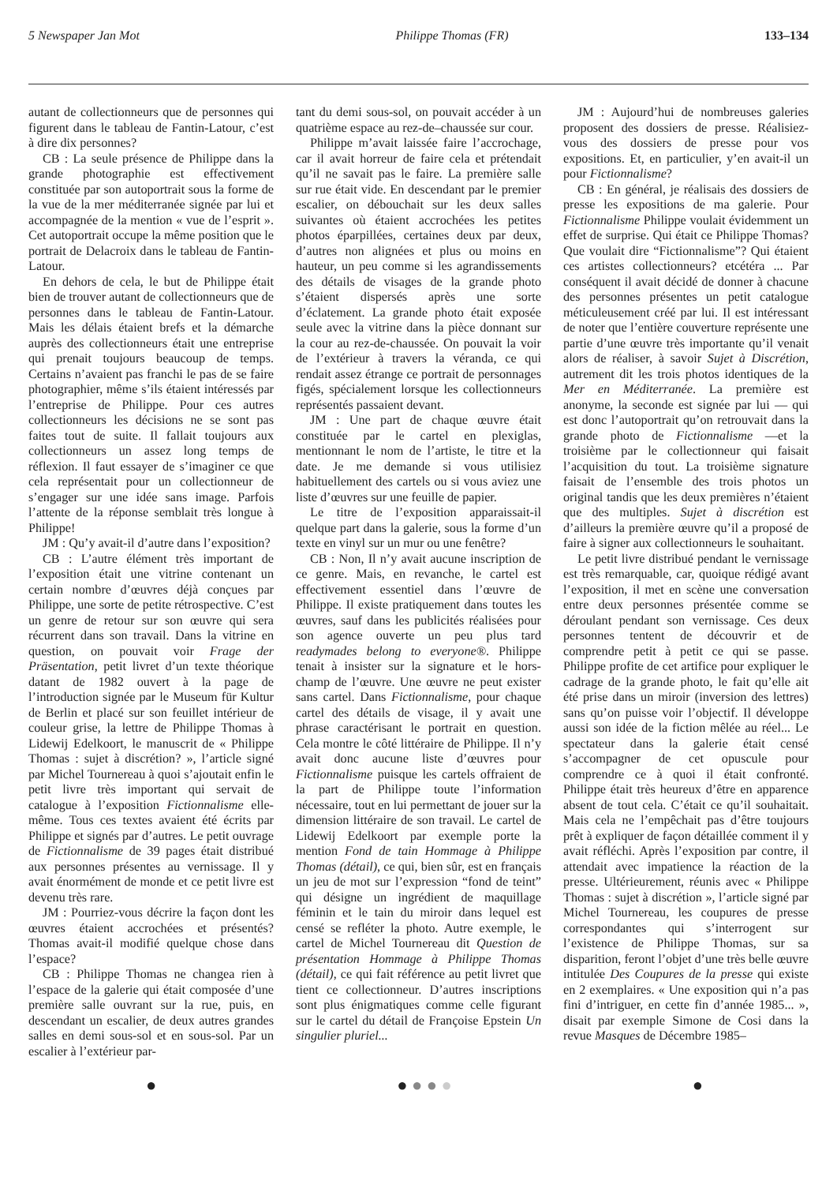5 Newspaper Jan Mot Philippe Thomas (FR) 133–134
autant de collectionneurs que de personnes qui figurent dans le tableau de Fantin-Latour, c’est à dire dix personnes?
CB : La seule présence de Philippe dans la grande photographie est effectivement constituée par son autoportrait sous la forme de la vue de la mer méditerranée signée par lui et accompagnée de la mention « vue de l’esprit ». Cet autoportrait occupe la même position que le portrait de Delacroix dans le tableau de Fantin-Latour.
En dehors de cela, le but de Philippe était bien de trouver autant de collectionneurs que de personnes dans le tableau de Fantin-Latour. Mais les délais étaient brefs et la démarche auprès des collectionneurs était une entreprise qui prenait toujours beaucoup de temps. Certains n’avaient pas franchi le pas de se faire photographier, même s’ils étaient intéressés par l’entreprise de Philippe. Pour ces autres collectionneurs les décisions ne se sont pas faites tout de suite. Il fallait toujours aux collectionneurs un assez long temps de réflexion. Il faut essayer de s’imaginer ce que cela représentait pour un collectionneur de s’engager sur une idée sans image. Parfois l’attente de la réponse semblait très longue à Philippe!
JM : Qu’y avait-il d’autre dans l’exposition?
CB : L’autre élément très important de l’exposition était une vitrine contenant un certain nombre d’œuvres déjà conçues par Philippe, une sorte de petite rétrospective. C’est un genre de retour sur son œuvre qui sera récurrent dans son travail. Dans la vitrine en question, on pouvait voir Frage der Präsentation, petit livret d’un texte théorique datant de 1982 ouvert à la page de l’introduction signée par le Museum für Kultur de Berlin et placé sur son feuillet intérieur de couleur grise, la lettre de Philippe Thomas à Lidewij Edelkoort, le manuscrit de « Philippe Thomas : sujet à discrétion? », l’article signé par Michel Tournereau à quoi s’ajoutait enfin le petit livre très important qui servait de catalogue à l’exposition Fictionnalisme elle-même. Tous ces textes avaient été écrits par Philippe et signés par d’autres. Le petit ouvrage de Fictionnalisme de 39 pages était distribué aux personnes présentes au vernissage. Il y avait énormément de monde et ce petit livre est devenu très rare.
JM : Pourriez-vous décrire la façon dont les œuvres étaient accrochées et présentés? Thomas avait-il modifié quelque chose dans l’espace?
CB : Philippe Thomas ne changea rien à l’espace de la galerie qui était composée d’une première salle ouvrant sur la rue, puis, en descendant un escalier, de deux autres grandes salles en demi sous-sol et en sous-sol. Par un escalier à l’extérieur par-
tant du demi sous-sol, on pouvait accéder à un quatrième espace au rez-de–chaussée sur cour.
Philippe m’avait laissée faire l’accrochage, car il avait horreur de faire cela et prétendait qu’il ne savait pas le faire. La première salle sur rue était vide. En descendant par le premier escalier, on débouchait sur les deux salles suivantes où étaient accrochées les petites photos éparpillées, certaines deux par deux, d’autres non alignées et plus ou moins en hauteur, un peu comme si les agrandissements des détails de visages de la grande photo s’étaient dispersés après une sorte d’éclatement. La grande photo était exposée seule avec la vitrine dans la pièce donnant sur la cour au rez-de-chaussée. On pouvait la voir de l’extérieur à travers la véranda, ce qui rendait assez étrange ce portrait de personnages figés, spécialement lorsque les collectionneurs représentés passaient devant.
JM : Une part de chaque œuvre était constituée par le cartel en plexiglas, mentionnant le nom de l’artiste, le titre et la date. Je me demande si vous utilisiez habituellement des cartels ou si vous aviez une liste d’œuvres sur une feuille de papier.
Le titre de l’exposition apparaissait-il quelque part dans la galerie, sous la forme d’un texte en vinyl sur un mur ou une fenêtre?
CB : Non, Il n’y avait aucune inscription de ce genre. Mais, en revanche, le cartel est effectivement essentiel dans l’œuvre de Philippe. Il existe pratiquement dans toutes les œuvres, sauf dans les publicités réalisées pour son agence ouverte un peu plus tard readymades belong to everyone®. Philippe tenait à insister sur la signature et le hors-champ de l’œuvre. Une œuvre ne peut exister sans cartel. Dans Fictionnalisme, pour chaque cartel des détails de visage, il y avait une phrase caractérisant le portrait en question. Cela montre le côté littéraire de Philippe. Il n’y avait donc aucune liste d’œuvres pour Fictionnalisme puisque les cartels offraient de la part de Philippe toute l’information nécessaire, tout en lui permettant de jouer sur la dimension littéraire de son travail. Le cartel de Lidewij Edelkoort par exemple porte la mention Fond de tain Hommage à Philippe Thomas (détail), ce qui, bien sûr, est en français un jeu de mot sur l’expression “fond de teint” qui désigne un ingrédient de maquillage féminin et le tain du miroir dans lequel est censé se refléter la photo. Autre exemple, le cartel de Michel Tournereau dit Question de présentation Hommage à Philippe Thomas (détail), ce qui fait référence au petit livret que tient ce collectionneur. D’autres inscriptions sont plus énigmatiques comme celle figurant sur le cartel du détail de Françoise Epstein Un singulier pluriel...
JM : Aujourd’hui de nombreuses galeries proposent des dossiers de presse. Réalisiez-vous des dossiers de presse pour vos expositions. Et, en particulier, y’en avait-il un pour Fictionnalisme?
CB : En général, je réalisais des dossiers de presse les expositions de ma galerie. Pour Fictionnalisme Philippe voulait évidemment un effet de surprise. Qui était ce Philippe Thomas? Que voulait dire “Fictionnalisme”? Qui étaient ces artistes collectionneurs? etcétéra ... Par conséquent il avait décidé de donner à chacune des personnes présentes un petit catalogue méticuleusement créé par lui. Il est intéressant de noter que l’entière couverture représente une partie d’une œuvre très importante qu’il venait alors de réaliser, à savoir Sujet à Discrétion, autrement dit les trois photos identiques de la Mer en Méditerranée. La première est anonyme, la seconde est signée par lui — qui est donc l’autoportrait qu’on retrouvait dans la grande photo de Fictionnalisme —et la troisième par le collectionneur qui faisait l’acquisition du tout. La troisième signature faisait de l’ensemble des trois photos un original tandis que les deux premières n’étaient que des multiples. Sujet à discrétion est d’ailleurs la première œuvre qu’il a proposé de faire à signer aux collectionneurs le souhaitant.
Le petit livre distribué pendant le vernissage est très remarquable, car, quoique rédigé avant l’exposition, il met en scène une conversation entre deux personnes présentée comme se déroulant pendant son vernissage. Ces deux personnes tentent de découvrir et de comprendre petit à petit ce qui se passe. Philippe profite de cet artifice pour expliquer le cadrage de la grande photo, le fait qu’elle ait été prise dans un miroir (inversion des lettres) sans qu’on puisse voir l’objectif. Il développe aussi son idée de la fiction mêlée au réel... Le spectateur dans la galerie était censé s’accompagner de cet opuscule pour comprendre ce à quoi il était confronté. Philippe était très heureux d’être en apparence absent de tout cela. C’était ce qu’il souhaitait. Mais cela ne l’empêchait pas d’être toujours prêt à expliquer de façon détaillée comment il y avait réfléchi. Après l’exposition par contre, il attendait avec impatience la réaction de la presse. Ultérieurement, réunis avec « Philippe Thomas : sujet à discrétion », l’article signé par Michel Tournereau, les coupures de presse correspondantes qui s’interrogent sur l’existence de Philippe Thomas, sur sa disparition, feront l’objet d’une très belle œuvre intitulée Des Coupures de la presse qui existe en 2 exemplaires. « Une exposition qui n’a pas fini d’intriguer, en cette fin d’année 1985... », disait par exemple Simone de Cosi dans la revue Masques de Décembre 1985–
● ● ● ● ● ●